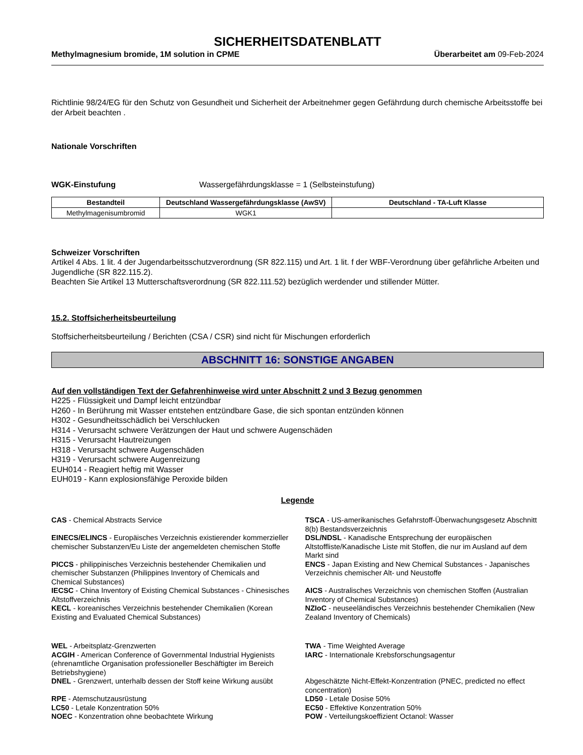SICHERHEITSDATENBLATT
Methylmagnesium bromide, 1M solution in CPME Überarbeitet am 09-Feb-2024
Richtlinie 98/24/EG für den Schutz von Gesundheit und Sicherheit der Arbeitnehmer gegen Gefährdung durch chemische Arbeitsstoffe bei der Arbeit beachten .
Nationale Vorschriften
WGK-Einstufung Wassergefährdungsklasse = 1 (Selbsteinstufung)
| Bestandteil | Deutschland Wassergefährdungsklasse (AwSV) | Deutschland - TA-Luft Klasse |
| --- | --- | --- |
| Methylmagenisumbromid | WGK1 | |
Schweizer Vorschriften
Artikel 4 Abs. 1 lit. 4 der Jugendarbeitsschutzverordnung (SR 822.115) und Art. 1 lit. f der WBF-Verordnung über gefährliche Arbeiten und Jugendliche (SR 822.115.2).
Beachten Sie Artikel 13 Mutterschaftsverordnung (SR 822.111.52) bezüglich werdender und stillender Mütter.
15.2. Stoffsicherheitsbeurteilung
Stoffsicherheitsbeurteilung / Berichten (CSA / CSR) sind nicht für Mischungen erforderlich
ABSCHNITT 16: SONSTIGE ANGABEN
Auf den vollständigen Text der Gefahrenhinweise wird unter Abschnitt 2 und 3 Bezug genommen
H225 - Flüssigkeit und Dampf leicht entzündbar
H260 - In Berührung mit Wasser entstehen entzündbare Gase, die sich spontan entzünden können
H302 - Gesundheitsschädlich bei Verschlucken
H314 - Verursacht schwere Verätzungen der Haut und schwere Augenschäden
H315 - Verursacht Hautreizungen
H318 - Verursacht schwere Augenschäden
H319 - Verursacht schwere Augenreizung
EUH014 - Reagiert heftig mit Wasser
EUH019 - Kann explosionsfähige Peroxide bilden
Legende
CAS - Chemical Abstracts Service
TSCA - US-amerikanisches Gefahrstoff-Überwachungsgesetz Abschnitt 8(b) Bestandsverzeichnis
EINECS/ELINCS - Europäisches Verzeichnis existierender kommerzieller chemischer Substanzen/Eu Liste der angemeldeten chemischen Stoffe
DSL/NDSL - Kanadische Entsprechung der europäischen Altstoffliste/Kanadische Liste mit Stoffen, die nur im Ausland auf dem Markt sind
PICCS - philippinisches Verzeichnis bestehender Chemikalien und chemischer Substanzen (Philippines Inventory of Chemicals and Chemical Substances)
ENCS - Japan Existing and New Chemical Substances - Japanisches Verzeichnis chemischer Alt- und Neustoffe
IECSC - China Inventory of Existing Chemical Substances - Chinesisches Altstoffverzeichnis
AICS - Australisches Verzeichnis von chemischen Stoffen (Australian Inventory of Chemical Substances)
KECL - koreanisches Verzeichnis bestehender Chemikalien (Korean Existing and Evaluated Chemical Substances)
NZIoC - neuseeländisches Verzeichnis bestehender Chemikalien (New Zealand Inventory of Chemicals)
WEL - Arbeitsplatz-Grenzwerten
ACGIH - American Conference of Governmental Industrial Hygienists (ehrenamtliche Organisation professioneller Beschäftigter im Bereich Betriebshygiene)
TWA - Time Weighted Average
IARC - Internationale Krebsforschungsagentur
DNEL - Grenzwert, unterhalb dessen der Stoff keine Wirkung ausübt
Abgeschätzte Nicht-Effekt-Konzentration (PNEC, predicted no effect concentration)
RPE - Atemschutzausrüstung
LC50 - Letale Konzentration 50%
NOEC - Konzentration ohne beobachtete Wirkung
LD50 - Letale Dosise 50%
EC50 - Effektive Konzentration 50%
POW - Verteilungskoeffizient Octanol: Wasser